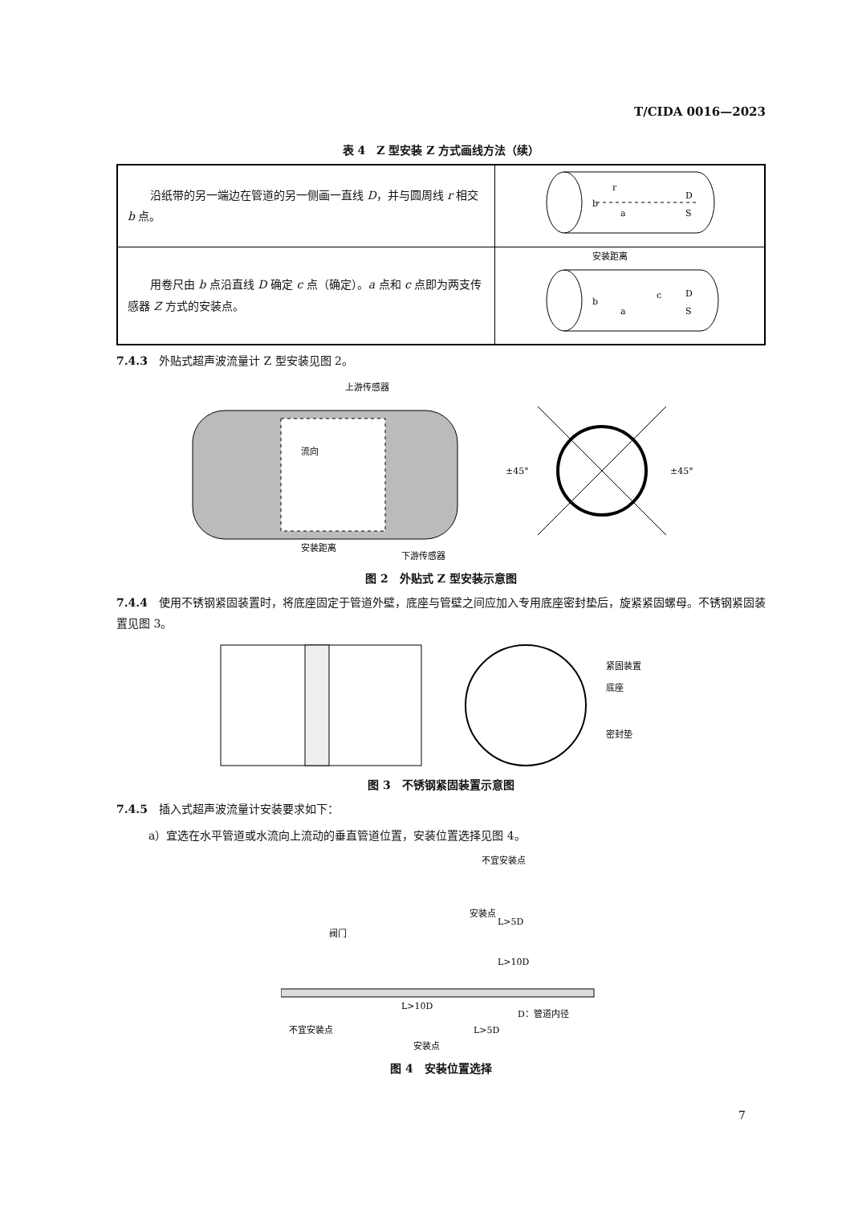T/CIDA 0016—2023
表 4　Z 型安装 Z 方式画线方法（续）
| 沿纸带的另一端边在管道的另一侧画一直线 D ，并与圆周线 r 相交 b 点。 | r b a D S |
| 用卷尺由 b 点沿直线 D 确定 c 点（确定）。 a 点和 c 点即为两支传感器 Z 方式的安装点。 | 安装距离 b a c D S |
7.4.3　外贴式超声波流量计 Z 型安装见图 2。
流向
安装距离
上游传感器
下游传感器
±45°
±45°
图 2　外贴式 Z 型安装示意图
7.4.4　使用不锈钢紧固装置时，将底座固定于管道外壁，底座与管壁之间应加入专用底座密封垫后，旋紧紧固螺母。不锈钢紧固装置见图 3。
紧固装置
底座
密封垫
图 3　不锈钢紧固装置示意图
7.4.5　插入式超声波流量计安装要求如下：
a）宜选在水平管道或水流向上流动的垂直管道位置，安装位置选择见图 4。
不宜安装点
安装点
阀门
L>10D
D：管道内径
不宜安装点
L>5D
安装点
L>5D
L>10D
图 4　安装位置选择
7